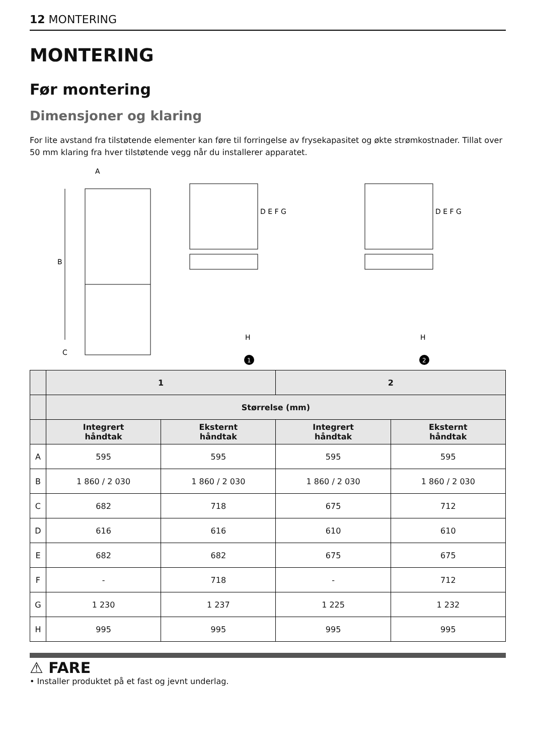12 MONTERING
MONTERING
Før montering
Dimensjoner og klaring
For lite avstand fra tilstøtende elementer kan føre til forringelse av frysekapasitet og økte strømkostnader. Tillat over 50 mm klaring fra hver tilstøtende vegg når du installerer apparatet.
A
B
C
D E F G
H
1
D E F G
H
2
| | 1 | | 2 | |
| --- | --- | --- | --- | --- |
| | Størrelse (mm) | | | |
| | Integrert håndtak | Eksternt håndtak | Integrert håndtak | Eksternt håndtak |
| A | 595 | 595 | 595 | 595 |
| B | 1 860 / 2 030 | 1 860 / 2 030 | 1 860 / 2 030 | 1 860 / 2 030 |
| C | 682 | 718 | 675 | 712 |
| D | 616 | 616 | 610 | 610 |
| E | 682 | 682 | 675 | 675 |
| F | - | 718 | - | 712 |
| G | 1 230 | 1 237 | 1 225 | 1 232 |
| H | 995 | 995 | 995 | 995 |
⚠ FARE
• Installer produktet på et fast og jevnt underlag.